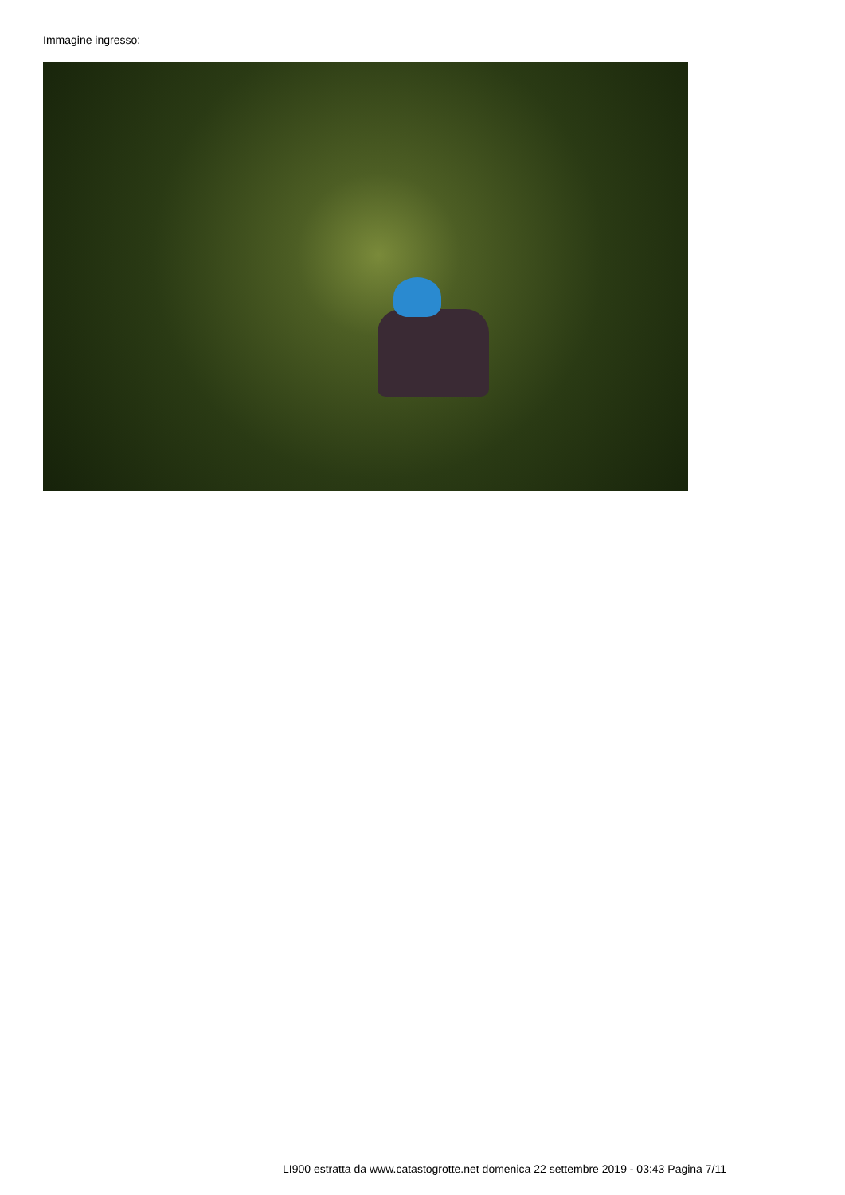Immagine ingresso:
LI900 estratta da www.catastogrotte.net domenica 22 settembre 2019 - 03:43 Pagina 7/11